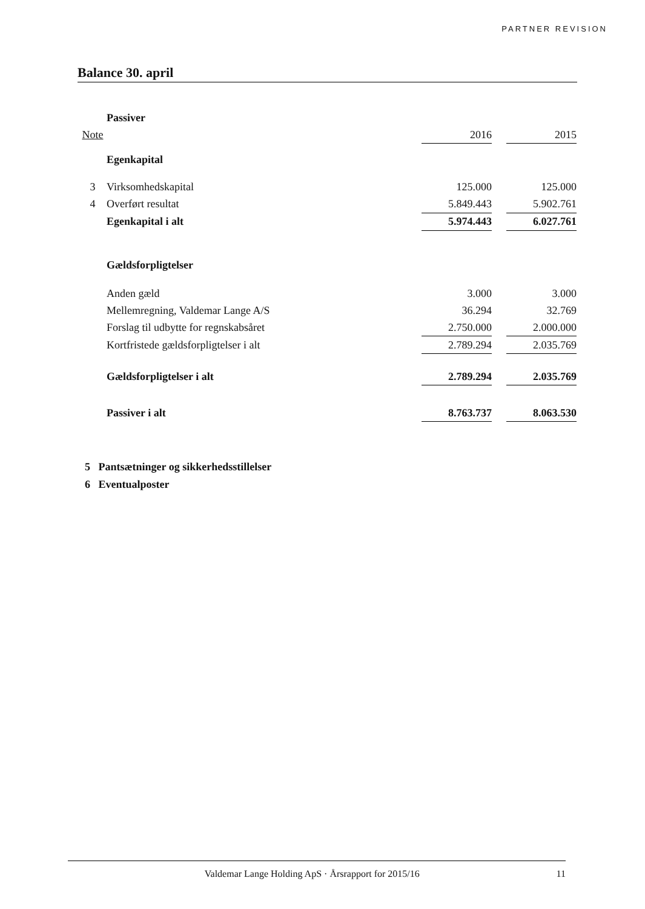PARTNER REVISION
Balance 30. april
| | Passiver | | | |
| Note | | 2016 | | 2015 |
| | Egenkapital | | | |
| 3 | Virksomhedskapital | 125.000 | | 125.000 |
| 4 | Overført resultat | 5.849.443 | | 5.902.761 |
| | Egenkapital i alt | 5.974.443 | | 6.027.761 |
| | Gældsforpligtelser | | | |
| | Anden gæld | 3.000 | | 3.000 |
| | Mellemregning, Valdemar Lange A/S | 36.294 | | 32.769 |
| | Forslag til udbytte for regnskabsåret | 2.750.000 | | 2.000.000 |
| | Kortfristede gældsforpligtelser i alt | 2.789.294 | | 2.035.769 |
| | Gældsforpligtelser i alt | 2.789.294 | | 2.035.769 |
| | Passiver i alt | 8.763.737 | | 8.063.530 |
5 Pantsætninger og sikkerhedsstillelser
6 Eventualposter
Valdemar Lange Holding ApS · Årsrapport for 2015/16 11